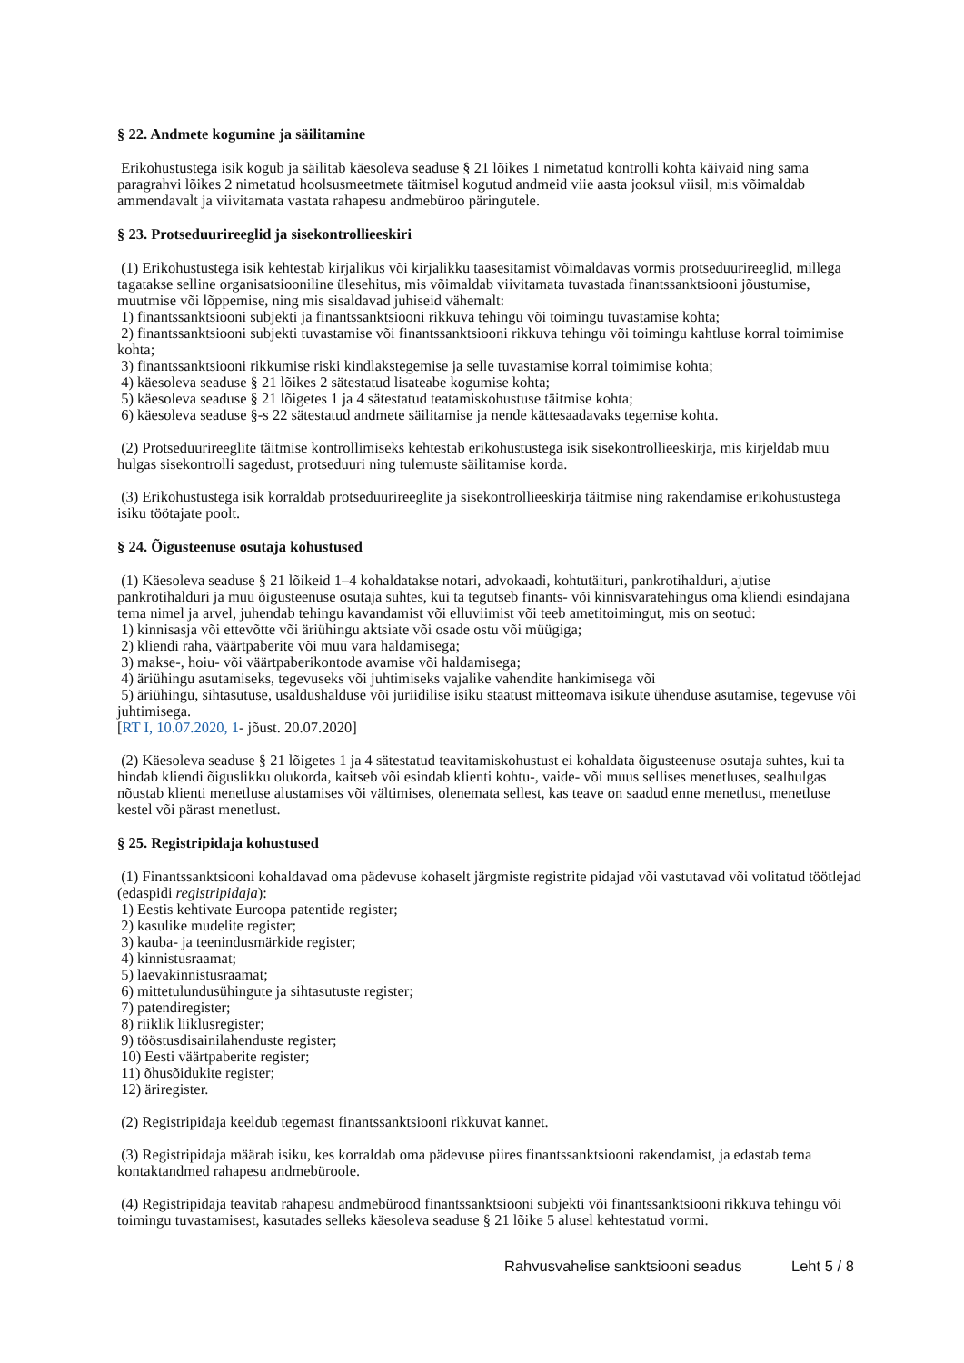§ 22. Andmete kogumine ja säilitamine
Erikohustustega isik kogub ja säilitab käesoleva seaduse § 21 lõikes 1 nimetatud kontrolli kohta käivaid ning sama paragrahvi lõikes 2 nimetatud hoolsusmeetmete täitmisel kogutud andmeid viie aasta jooksul viisil, mis võimaldab ammendavalt ja viivitamata vastata rahapesu andmebüroo päringutele.
§ 23. Protseduurireeglid ja sisekontrollieeskiri
(1) Erikohustustega isik kehtestab kirjalikus või kirjalikku taasesitamist võimaldavas vormis protseduurireeglid, millega tagatakse selline organisatsiooniline ülesehitus, mis võimaldab viivitamata tuvastada finantssanktsiooni jõustumise, muutmise või lõppemise, ning mis sisaldavad juhiseid vähemalt:
1) finantssanktsiooni subjekti ja finantssanktsiooni rikkuva tehingu või toimingu tuvastamise kohta;
2) finantssanktsiooni subjekti tuvastamise või finantssanktsiooni rikkuva tehingu või toimingu kahtluse korral toimimise kohta;
3) finantssanktsiooni rikkumise riski kindlakstegemise ja selle tuvastamise korral toimimise kohta;
4) käesoleva seaduse § 21 lõikes 2 sätestatud lisateabe kogumise kohta;
5) käesoleva seaduse § 21 lõigetes 1 ja 4 sätestatud teatamiskohustuse täitmise kohta;
6) käesoleva seaduse §-s 22 sätestatud andmete säilitamise ja nende kättesaadavaks tegemise kohta.
(2) Protseduurireeglite täitmise kontrollimiseks kehtestab erikohustustega isik sisekontrollieeskirja, mis kirjeldab muu hulgas sisekontrolli sagedust, protseduuri ning tulemuste säilitamise korda.
(3) Erikohustustega isik korraldab protseduurireeglite ja sisekontrollieeskirja täitmise ning rakendamise erikohustustega isiku töötajate poolt.
§ 24. Õigusteenuse osutaja kohustused
(1) Käesoleva seaduse § 21 lõikeid 1–4 kohaldatakse notari, advokaadi, kohtutäituri, pankrotihalduri, ajutise pankrotihalduri ja muu õigusteenuse osutaja suhtes, kui ta tegutseb finants- või kinnisvaratehingus oma kliendi esindajana tema nimel ja arvel, juhendab tehingu kavandamist või elluviimist või teeb ametitoimingut, mis on seotud:
1) kinnisasja või ettevõtte või äriühingu aktsiate või osade ostu või müügiga;
2) kliendi raha, väärtpaberite või muu vara haldamisega;
3) makse-, hoiu- või väärtpaberikontode avamise või haldamisega;
4) äriühingu asutamiseks, tegevuseks või juhtimiseks vajalike vahendite hankimisega või
5) äriühingu, sihtasutuse, usaldushalduse või juriidilise isiku staatust mitteomava isikute ühenduse asutamise, tegevuse või juhtimisega.
[RT I, 10.07.2020, 1- jõust. 20.07.2020]
(2) Käesoleva seaduse § 21 lõigetes 1 ja 4 sätestatud teavitamiskohustust ei kohaldata õigusteenuse osutaja suhtes, kui ta hindab kliendi õiguslikku olukorda, kaitseb või esindab klienti kohtu-, vaide- või muus sellises menetluses, sealhulgas nõustab klienti menetluse alustamises või vältimises, olenemata sellest, kas teave on saadud enne menetlust, menetluse kestel või pärast menetlust.
§ 25. Registripidaja kohustused
(1) Finantssanktsiooni kohaldavad oma pädevuse kohaselt järgmiste registrite pidajad või vastutavad või volitatud töötlejad (edaspidi registripidaja):
1) Eestis kehtivate Euroopa patentide register;
2) kasulike mudelite register;
3) kauba- ja teenindusmärkide register;
4) kinnistusraamat;
5) laevakinnistusraamat;
6) mittetulundusühingute ja sihtasutuste register;
7) patendiregister;
8) riiklik liiklusregister;
9) tööstusdisainilahenduste register;
10) Eesti väärtpaberite register;
11) õhusõidukite register;
12) äriregister.
(2) Registripidaja keeldub tegemast finantssanktsiooni rikkuvat kannet.
(3) Registripidaja määrab isiku, kes korraldab oma pädevuse piires finantssanktsiooni rakendamist, ja edastab tema kontaktandmed rahapesu andmebüroole.
(4) Registripidaja teavitab rahapesu andmebürood finantssanktsiooni subjekti või finantssanktsiooni rikkuva tehingu või toimingu tuvastamisest, kasutades selleks käesoleva seaduse § 21 lõike 5 alusel kehtestatud vormi.
Rahvusvahelise sanktsiooni seadus Leht 5 / 8